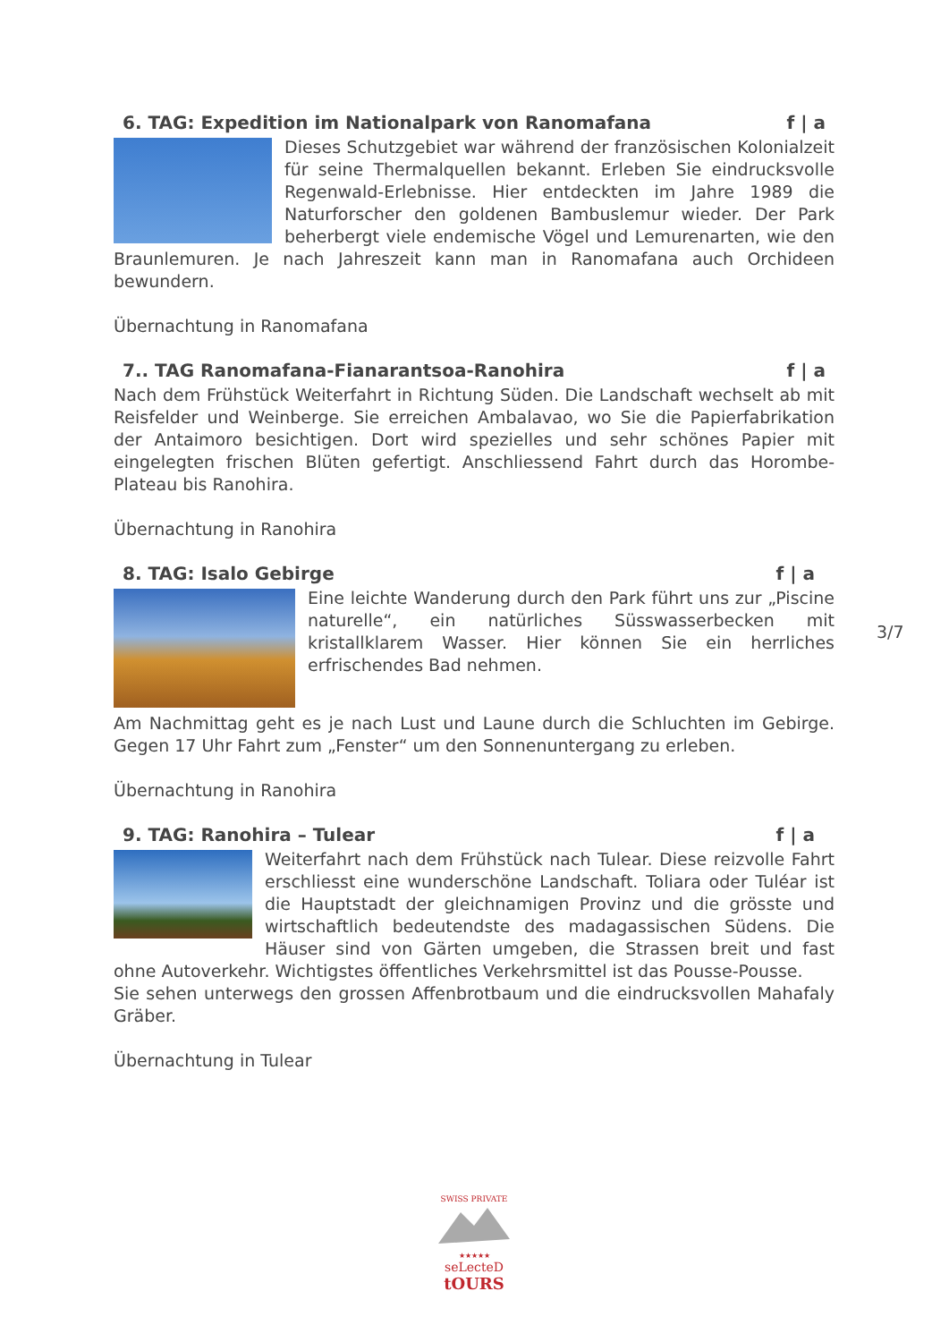6. TAG: Expedition im Nationalpark von Ranomafana f | a
Dieses Schutzgebiet war während der französischen Kolonialzeit für seine Thermalquellen bekannt. Erleben Sie eindrucksvolle Regenwald-Erlebnisse. Hier entdeckten im Jahre 1989 die Naturforscher den goldenen Bambuslemur wieder. Der Park beherbergt viele endemische Vögel und Lemurenarten, wie den Braunlemuren. Je nach Jahreszeit kann man in Ranomafana auch Orchideen bewundern.
Übernachtung in Ranomafana
7.. TAG Ranomafana-Fianarantsoa-Ranohira f | a
Nach dem Frühstück Weiterfahrt in Richtung Süden. Die Landschaft wechselt ab mit Reisfelder und Weinberge. Sie erreichen Ambalavao, wo Sie die Papierfabrikation der Antaimoro besichtigen. Dort wird spezielles und sehr schönes Papier mit eingelegten frischen Blüten gefertigt. Anschliessend Fahrt durch das Horombe-Plateau bis Ranohira.
Übernachtung in Ranohira
8. TAG: Isalo Gebirge f | a
Eine leichte Wanderung durch den Park führt uns zur „Piscine naturelle“, ein natürliches Süsswasserbecken mit kristallklarem Wasser. Hier können Sie ein herrliches erfrischendes Bad nehmen.
Am Nachmittag geht es je nach Lust und Laune durch die Schluchten im Gebirge. Gegen 17 Uhr Fahrt zum „Fenster“ um den Sonnenuntergang zu erleben.
Übernachtung in Ranohira
9. TAG: Ranohira – Tulear f | a
Weiterfahrt nach dem Frühstück nach Tulear. Diese reizvolle Fahrt erschliesst eine wunderschöne Landschaft. Toliara oder Tuléar ist die Hauptstadt der gleichnamigen Provinz und die grösste und wirtschaftlich bedeutendste des madagassischen Südens. Die Häuser sind von Gärten umgeben, die Strassen breit und fast ohne Autoverkehr. Wichtigstes öffentliches Verkehrsmittel ist das Pousse-Pousse.
Sie sehen unterwegs den grossen Affenbrotbaum und die eindrucksvollen Mahafaly Gräber.
Übernachtung in Tulear
3/7
SWISS PRIVATE
★★★★★
seLecteD
tOURS